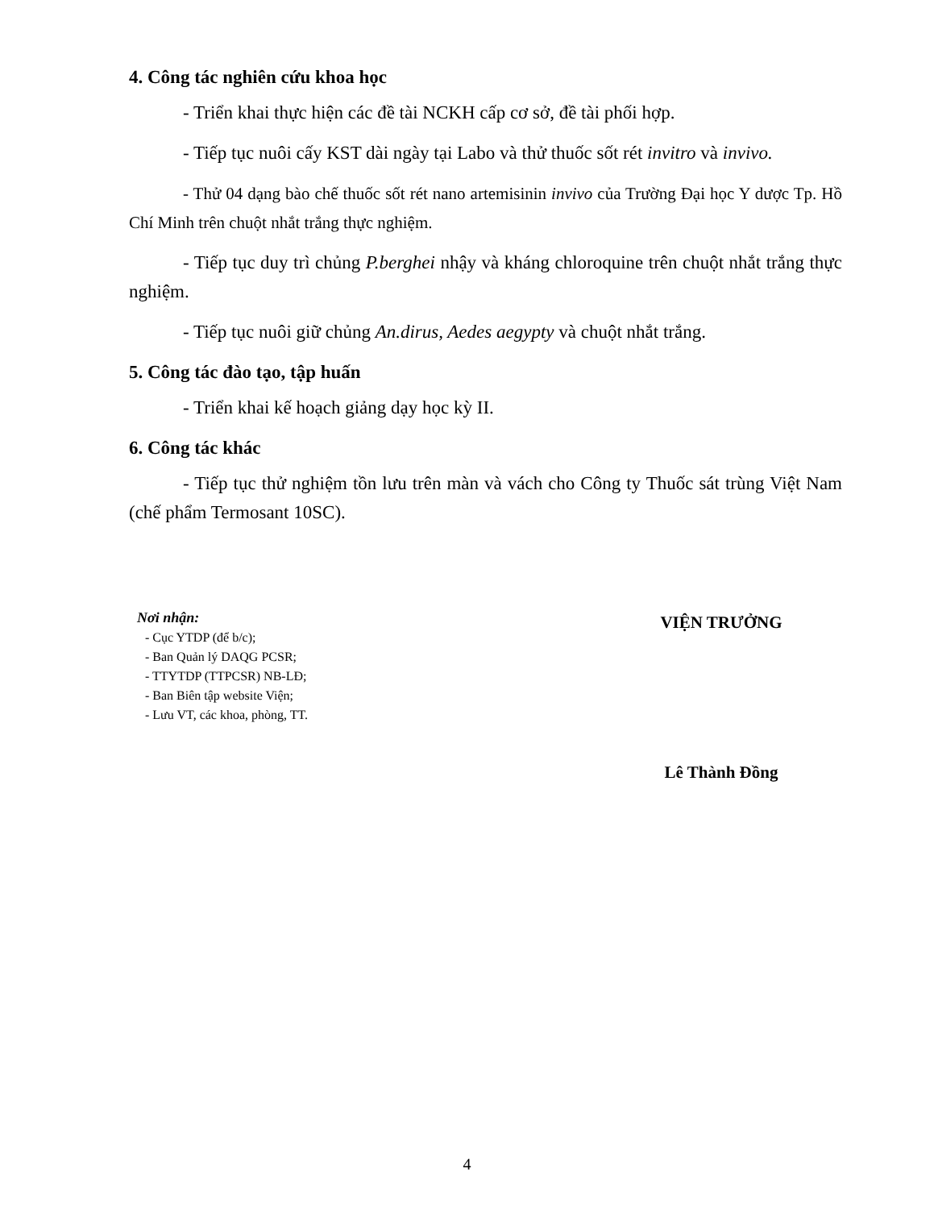4. Công tác nghiên cứu khoa học
- Triển khai thực hiện các đề tài NCKH cấp cơ sở, đề tài phối hợp.
- Tiếp tục nuôi cấy KST dài ngày tại Labo và thử thuốc sốt rét invitro và invivo.
- Thử 04 dạng bào chế thuốc sốt rét nano artemisinin invivo của Trường Đại học Y dược Tp. Hồ Chí Minh trên chuột nhắt trắng thực nghiệm.
- Tiếp tục duy trì chủng P.berghei nhậy và kháng chloroquine trên chuột nhắt trắng thực nghiệm.
- Tiếp tục nuôi giữ chủng An.dirus, Aedes aegypty và chuột nhắt trắng.
5. Công tác đào tạo, tập huấn
- Triển khai kế hoạch giảng dạy học kỳ II.
6. Công tác khác
- Tiếp tục thử nghiệm tồn lưu trên màn và vách cho Công ty Thuốc sát trùng Việt Nam (chế phẩm Termosant 10SC).
Nơi nhận:
- Cục YTDP (để b/c);
- Ban Quản lý DAQG PCSR;
- TTYTDP (TTPCSR) NB-LĐ;
- Ban Biên tập website Viện;
- Lưu VT, các khoa, phòng, TT.
VIỆN TRƯỞNG
Lê Thành Đồng
4